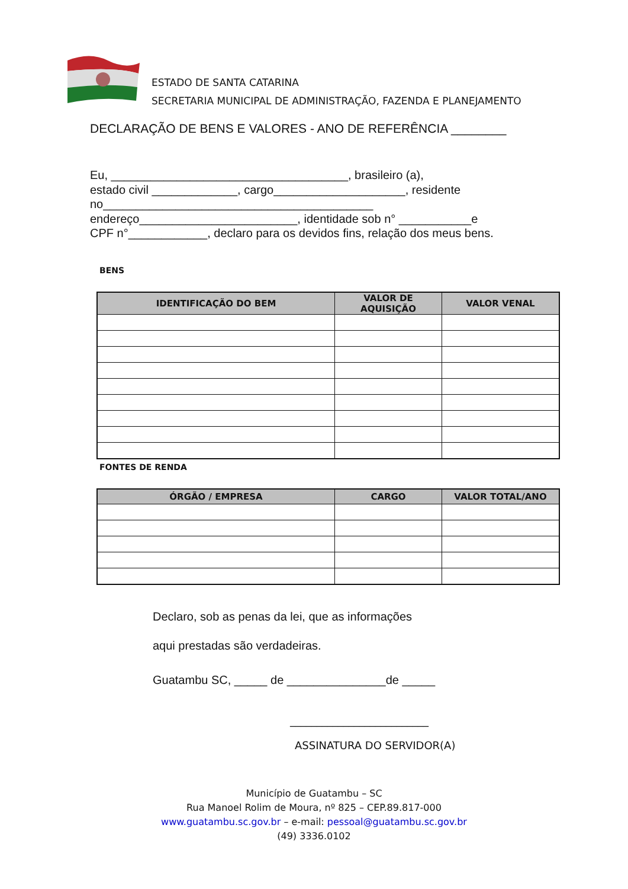ESTADO DE SANTA CATARINA
SECRETARIA MUNICIPAL DE ADMINISTRAÇÃO, FAZENDA E PLANEJAMENTO
DECLARAÇÃO DE BENS E VALORES - ANO DE REFERÊNCIA ________
Eu, ____________________________________, brasileiro (a),
estado civil _____________, cargo____________________, residente
no_________________________________________
endereço________________________, identidade sob n° ___________e
CPF n°____________, declaro para os devidos fins, relação dos meus bens.
BENS
| IDENTIFICAÇÃO DO BEM | VALOR DE AQUISIÇÃO | VALOR VENAL |
| --- | --- | --- |
FONTES DE RENDA
| ÓRGÃO / EMPRESA | CARGO | VALOR TOTAL/ANO |
| --- | --- | --- |
Declaro, sob as penas da lei, que as informações
aqui prestadas são verdadeiras.
Guatambu SC, _____ de _______________de _____
__________________________
ASSINATURA DO SERVIDOR(A)
Município de Guatambu – SC
Rua Manoel Rolim de Moura, nº 825 – CEP.89.817-000
www.guatambu.sc.gov.br – e-mail: pessoal@guatambu.sc.gov.br
(49) 3336.0102